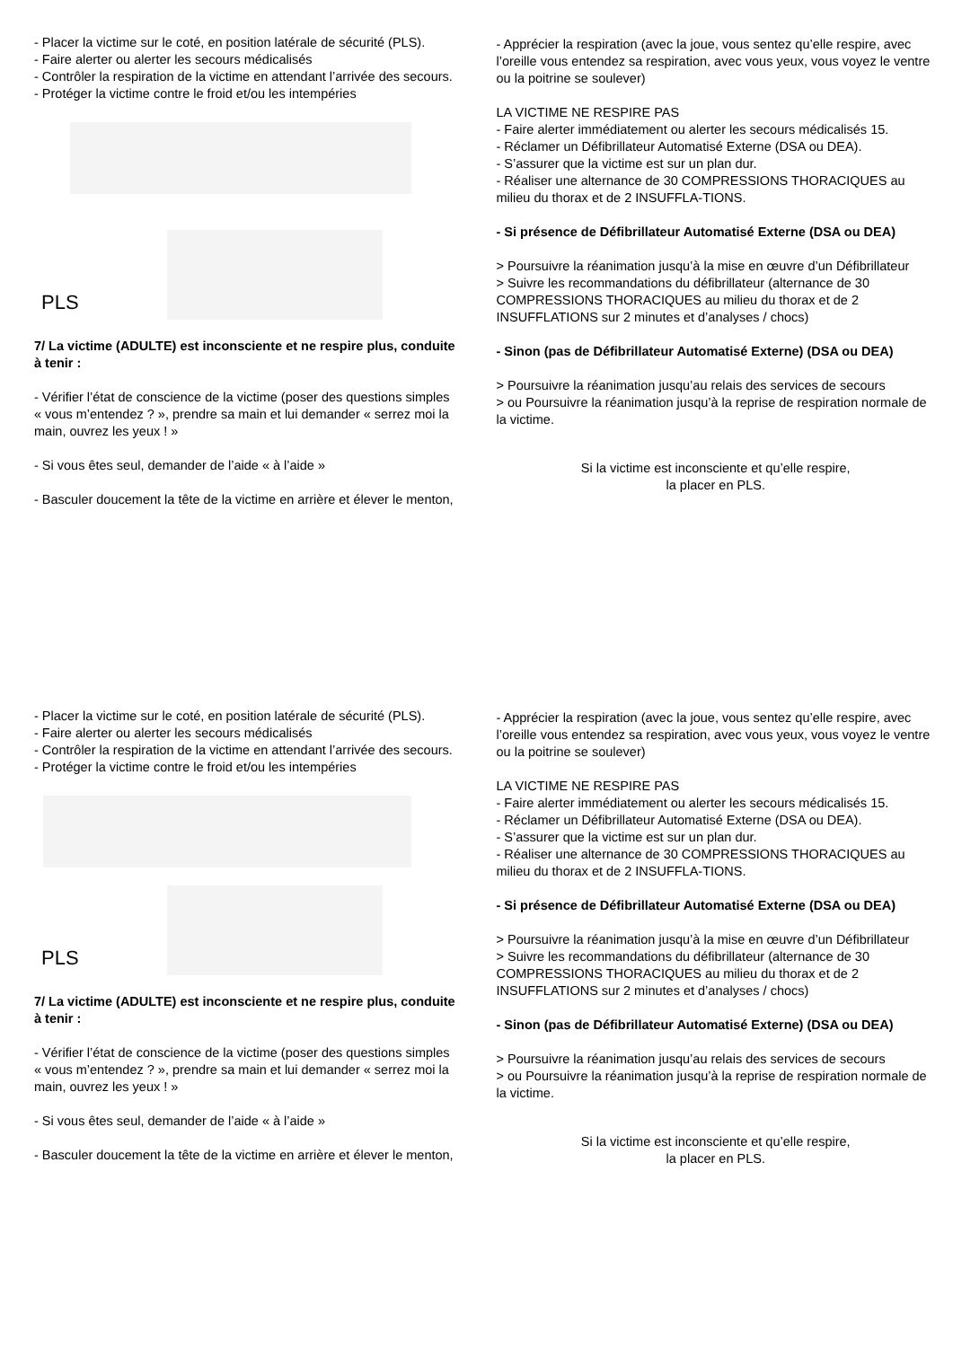- Placer la victime sur le coté, en position latérale de sécurité (PLS).
- Faire alerter ou alerter les secours médicalisés
- Contrôler la respiration de la victime en attendant l’arrivée des secours.
- Protéger la victime contre le froid et/ou les intempéries
PLS
7/ La victime (ADULTE) est inconsciente et ne respire plus, conduite à tenir :
- Vérifier l’état de conscience de la victime (poser des questions simples « vous m’entendez ? », prendre sa main et lui demander « serrez moi la main, ouvrez les yeux ! »
- Si vous êtes seul, demander de l’aide « à l’aide »
- Basculer doucement la tête de la victime en arrière et élever le menton,
- Apprécier la respiration (avec la joue, vous sentez qu’elle respire, avec l’oreille vous entendez sa respiration, avec vous yeux, vous voyez le ventre ou la poitrine se soulever)
LA VICTIME NE RESPIRE PAS
- Faire alerter immédiatement ou alerter les secours médicalisés 15.
- Réclamer un Défibrillateur Automatisé Externe (DSA ou DEA).
- S’assurer que la victime est sur un plan dur.
- Réaliser une alternance de 30 COMPRESSIONS THORACIQUES au milieu du thorax et de 2 INSUFFLA-TIONS.
- Si présence de Défibrillateur Automatisé Externe (DSA ou DEA)
> Poursuivre la réanimation jusqu’à la mise en œuvre d’un Défibrillateur
> Suivre les recommandations du défibrillateur (alternance de 30 COMPRESSIONS THORACIQUES au milieu du thorax et de 2 INSUFFLATIONS sur 2 minutes et d’analyses / chocs)
- Sinon (pas de Défibrillateur Automatisé Externe) (DSA ou DEA)
> Poursuivre la réanimation jusqu’au relais des services de secours
> ou Poursuivre la réanimation jusqu’à la reprise de respiration normale de la victime.
Si la victime est inconsciente et qu’elle respire,
la placer en PLS.
- Placer la victime sur le coté, en position latérale de sécurité (PLS).
- Faire alerter ou alerter les secours médicalisés
- Contrôler la respiration de la victime en attendant l’arrivée des secours.
- Protéger la victime contre le froid et/ou les intempéries
PLS
7/ La victime (ADULTE) est inconsciente et ne respire plus, conduite à tenir :
- Vérifier l’état de conscience de la victime (poser des questions simples « vous m’entendez ? », prendre sa main et lui demander « serrez moi la main, ouvrez les yeux ! »
- Si vous êtes seul, demander de l’aide « à l’aide »
- Basculer doucement la tête de la victime en arrière et élever le menton,
- Apprécier la respiration (avec la joue, vous sentez qu’elle respire, avec l’oreille vous entendez sa respiration, avec vous yeux, vous voyez le ventre ou la poitrine se soulever)
LA VICTIME NE RESPIRE PAS
- Faire alerter immédiatement ou alerter les secours médicalisés 15.
- Réclamer un Défibrillateur Automatisé Externe (DSA ou DEA).
- S’assurer que la victime est sur un plan dur.
- Réaliser une alternance de 30 COMPRESSIONS THORACIQUES au milieu du thorax et de 2 INSUFFLA-TIONS.
- Si présence de Défibrillateur Automatisé Externe (DSA ou DEA)
> Poursuivre la réanimation jusqu’à la mise en œuvre d’un Défibrillateur
> Suivre les recommandations du défibrillateur (alternance de 30 COMPRESSIONS THORACIQUES au milieu du thorax et de 2 INSUFFLATIONS sur 2 minutes et d’analyses / chocs)
- Sinon (pas de Défibrillateur Automatisé Externe) (DSA ou DEA)
> Poursuivre la réanimation jusqu’au relais des services de secours
> ou Poursuivre la réanimation jusqu’à la reprise de respiration normale de la victime.
Si la victime est inconsciente et qu’elle respire,
la placer en PLS.